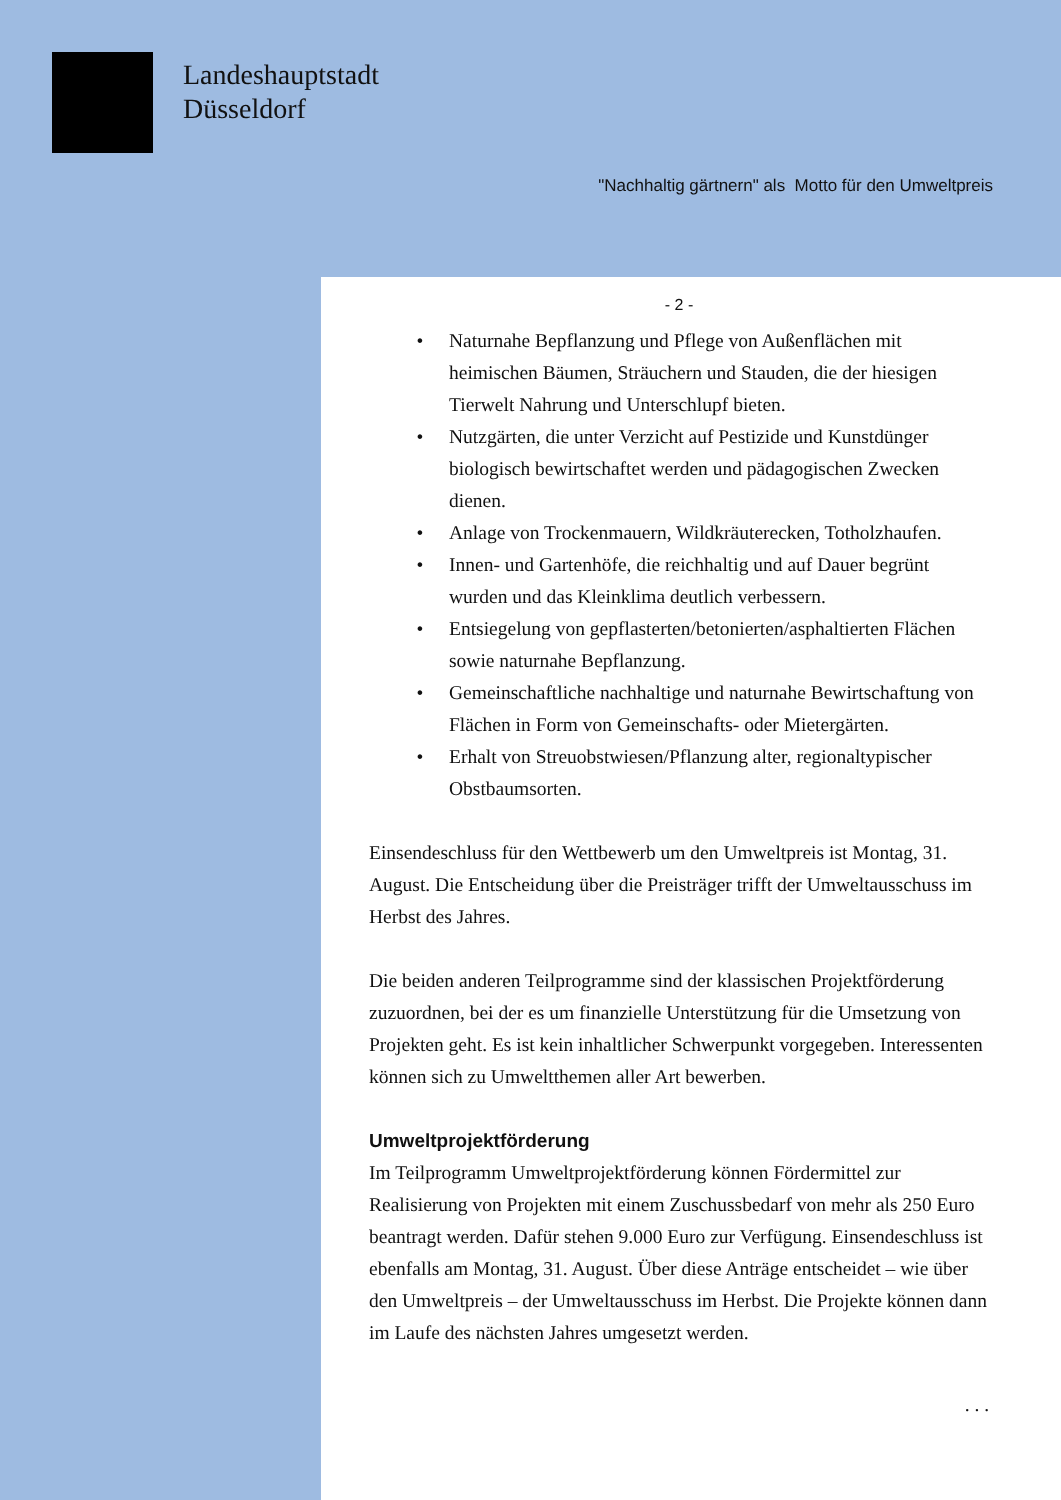Landeshauptstadt
Düsseldorf
"Nachhaltig gärtnern" als Motto für den Umweltpreis
- 2 -
Naturnahe Bepflanzung und Pflege von Außenflächen mit heimischen Bäumen, Sträuchern und Stauden, die der hiesigen Tierwelt Nahrung und Unterschlupf bieten.
Nutzgärten, die unter Verzicht auf Pestizide und Kunstdünger biologisch bewirtschaftet werden und pädagogischen Zwecken dienen.
Anlage von Trockenmauern, Wildkräuterecken, Totholzhaufen.
Innen- und Gartenhöfe, die reichhaltig und auf Dauer begrünt wurden und das Kleinklima deutlich verbessern.
Entsiegelung von gepflasterten/betonierten/asphaltierten Flächen sowie naturnahe Bepflanzung.
Gemeinschaftliche nachhaltige und naturnahe Bewirtschaftung von Flächen in Form von Gemeinschafts- oder Mietergärten.
Erhalt von Streuobstwiesen/Pflanzung alter, regionaltypischer Obstbaumsorten.
Einsendeschluss für den Wettbewerb um den Umweltpreis ist Montag, 31. August. Die Entscheidung über die Preisträger trifft der Umweltausschuss im Herbst des Jahres.
Die beiden anderen Teilprogramme sind der klassischen Projektförderung zuzuordnen, bei der es um finanzielle Unterstützung für die Umsetzung von Projekten geht. Es ist kein inhaltlicher Schwerpunkt vorgegeben. Interessenten können sich zu Umweltthemen aller Art bewerben.
Umweltprojektförderung
Im Teilprogramm Umweltprojektförderung können Fördermittel zur Realisierung von Projekten mit einem Zuschussbedarf von mehr als 250 Euro beantragt werden. Dafür stehen 9.000 Euro zur Verfügung. Einsendeschluss ist ebenfalls am Montag, 31. August. Über diese Anträge entscheidet – wie über den Umweltpreis – der Umweltausschuss im Herbst. Die Projekte können dann im Laufe des nächsten Jahres umgesetzt werden.
. . .